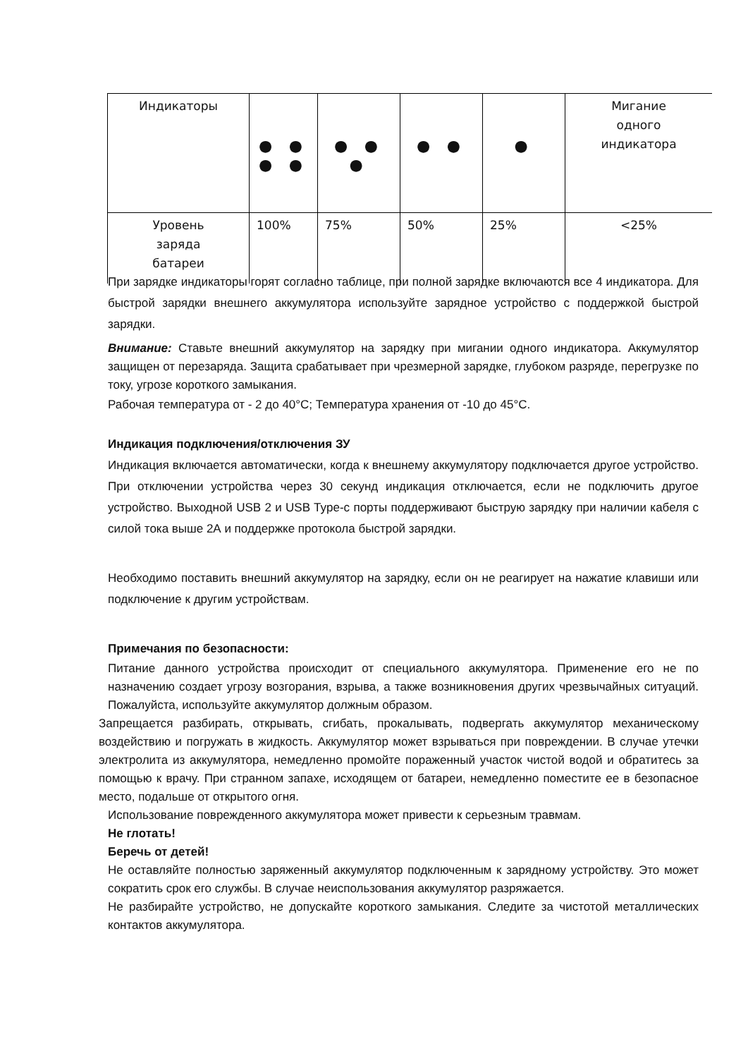| Индикаторы | ● ● ● ● | ● ● ● | ● ● | ● | Мигание одного индикатора |
| Уровень заряда батареи | 100% | 75% | 50% | 25% | <25% |
При зарядке индикаторы горят согласно таблице, при полной зарядке включаются все 4 индикатора. Для быстрой зарядки внешнего аккумулятора используйте зарядное устройство с поддержкой быстрой зарядки.
Внимание: Ставьте внешний аккумулятор на зарядку при мигании одного индикатора. Аккумулятор защищен от перезаряда. Защита срабатывает при чрезмерной зарядке, глубоком разряде, перегрузке по току, угрозе короткого замыкания.
Рабочая температура от - 2 до 40°C; Температура хранения от -10 до 45°C.
Индикация подключения/отключения ЗУ
Индикация включается автоматически, когда к внешнему аккумулятору подключается другое устройство. При отключении устройства через 30 секунд индикация отключается, если не подключить другое устройство. Выходной USB 2 и USB Type-c порты поддерживают быструю зарядку при наличии кабеля с силой тока выше 2А и поддержке протокола быстрой зарядки.
Необходимо поставить внешний аккумулятор на зарядку, если он не реагирует на нажатие клавиши или подключение к другим устройствам.
Примечания по безопасности:
Питание данного устройства происходит от специального аккумулятора. Применение его не по назначению создает угрозу возгорания, взрыва, а также возникновения других чрезвычайных ситуаций. Пожалуйста, используйте аккумулятор должным образом.
Запрещается разбирать, открывать, сгибать, прокалывать, подвергать аккумулятор механическому воздействию и погружать в жидкость. Аккумулятор может взрываться при повреждении. В случае утечки электролита из аккумулятора, немедленно промойте пораженный участок чистой водой и обратитесь за помощью к врачу. При странном запахе, исходящем от батареи, немедленно поместите ее в безопасное место, подальше от открытого огня.
Использование поврежденного аккумулятора может привести к серьезным травмам.
Не глотать!
Беречь от детей!
Не оставляйте полностью заряженный аккумулятор подключенным к зарядному устройству. Это может сократить срок его службы. В случае неиспользования аккумулятор разряжается.
Не разбирайте устройство, не допускайте короткого замыкания. Следите за чистотой металлических контактов аккумулятора.